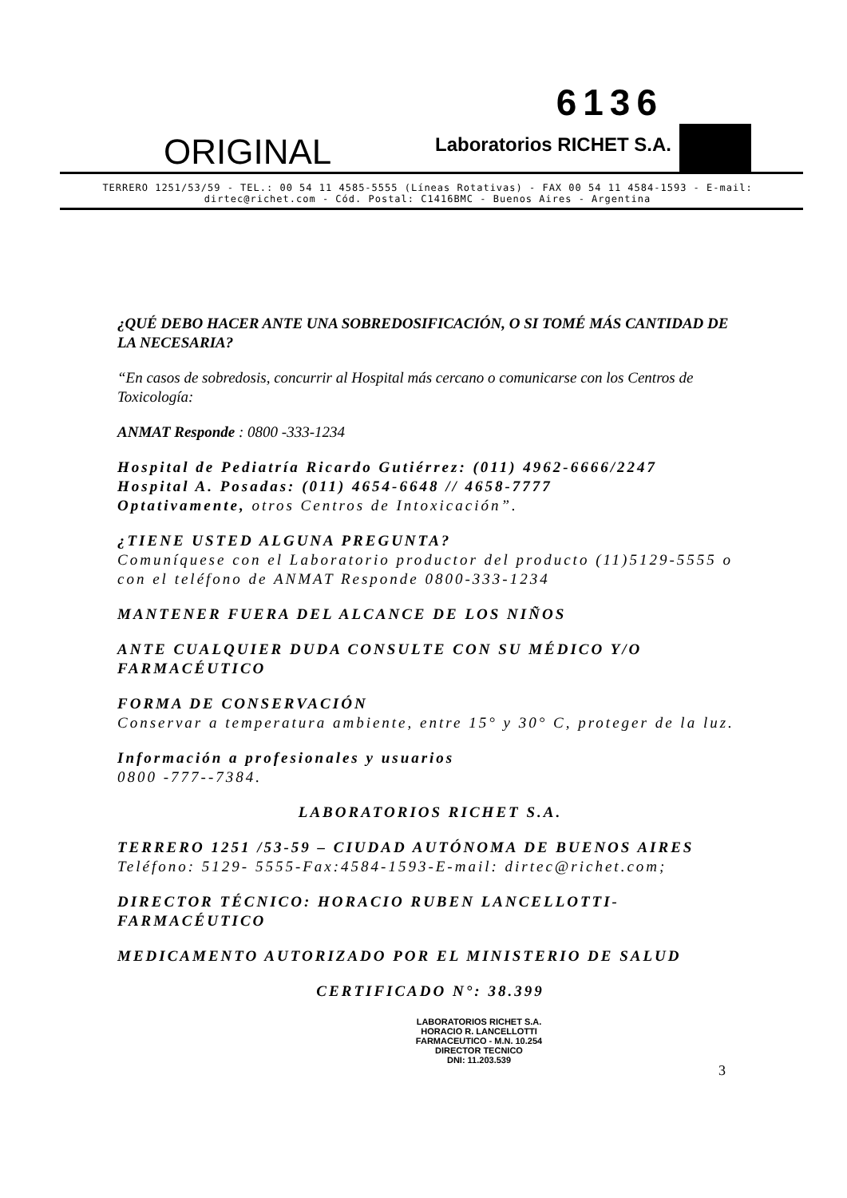ORIGINAL
6136
Laboratorios RICHET S.A.
TERRERO 1251/53/59 - TEL.: 00 54 11 4585-5555 (Líneas Rotativas) - FAX 00 54 11 4584-1593 - E-mail: dirtec@richet.com - Cód. Postal: C1416BMC - Buenos Aires - Argentina
¿QUÉ DEBO HACER ANTE UNA SOBREDOSIFICACIÓN, O SI TOMÉ MÁS CANTIDAD DE LA NECESARIA?
“En casos de sobredosis, concurrir al Hospital más cercano o comunicarse con los Centros de Toxicología:
ANMAT Responde : 0800 -333-1234
Hospital de Pediatría Ricardo Gutiérrez: (011) 4962-6666/2247
Hospital A. Posadas: (011) 4654-6648 // 4658-7777
Optativamente, otros Centros de Intoxicación”.
¿TIENE USTED ALGUNA PREGUNTA?
Comuníquese con el Laboratorio productor del producto (11)5129-5555 o con el teléfono de ANMAT Responde 0800-333-1234
MANTENER FUERA DEL ALCANCE DE LOS NIÑOS
ANTE CUALQUIER DUDA CONSULTE CON SU MÉDICO Y/O FARMACÉUTICO
FORMA DE CONSERVACIÓN
Conservar a temperatura ambiente, entre 15° y 30° C, proteger de la luz.
Información a profesionales y usuarios
0800 -777--7384.
LABORATORIOS RICHET S.A.
TERRERO 1251 /53-59 – CIUDAD AUTÓNOMA DE BUENOS AIRES
Teléfono: 5129- 5555-Fax:4584-1593-E-mail: dirtec@richet.com;
DIRECTOR TÉCNICO: HORACIO RUBEN LANCELLOTTI-FARMACÉUTICO
MEDICAMENTO AUTORIZADO POR EL MINISTERIO DE SALUD
CERTIFICADO N°: 38.399
LABORATORIOS RICHET S.A.
HORACIO R. LANCELLOTTI
FARMACEUTICO - M.N. 10.254
DIRECTOR TECNICO
DNI: 11.203.539
3